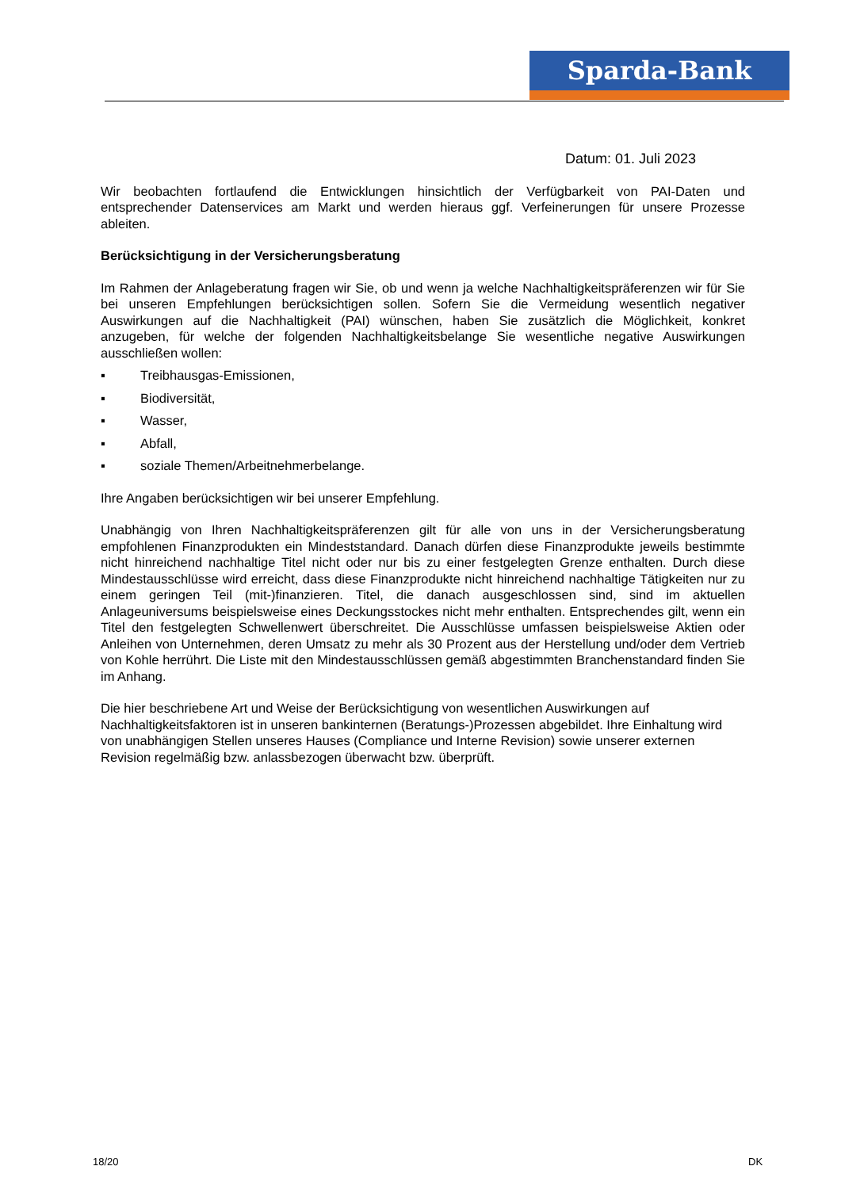Sparda-Bank
Datum: 01. Juli 2023
Wir beobachten fortlaufend die Entwicklungen hinsichtlich der Verfügbarkeit von PAI-Daten und entsprechender Datenservices am Markt und werden hieraus ggf. Verfeinerungen für unsere Prozesse ableiten.
Berücksichtigung in der Versicherungsberatung
Im Rahmen der Anlageberatung fragen wir Sie, ob und wenn ja welche Nachhaltigkeitspräferenzen wir für Sie bei unseren Empfehlungen berücksichtigen sollen. Sofern Sie die Vermeidung wesentlich negativer Auswirkungen auf die Nachhaltigkeit (PAI) wünschen, haben Sie zusätzlich die Möglichkeit, konkret anzugeben, für welche der folgenden Nachhaltigkeitsbelange Sie wesentliche negative Auswirkungen ausschließen wollen:
▪ Treibhausgas-Emissionen,
▪ Biodiversität,
▪ Wasser,
▪ Abfall,
▪ soziale Themen/Arbeitnehmerbelange.
Ihre Angaben berücksichtigen wir bei unserer Empfehlung.
Unabhängig von Ihren Nachhaltigkeitspräferenzen gilt für alle von uns in der Versicherungsberatung empfohlenen Finanzprodukten ein Mindeststandard. Danach dürfen diese Finanzprodukte jeweils bestimmte nicht hinreichend nachhaltige Titel nicht oder nur bis zu einer festgelegten Grenze enthalten. Durch diese Mindestausschlüsse wird erreicht, dass diese Finanzprodukte nicht hinreichend nachhaltige Tätigkeiten nur zu einem geringen Teil (mit-)finanzieren. Titel, die danach ausgeschlossen sind, sind im aktuellen Anlageuniversums beispielsweise eines Deckungsstockes nicht mehr enthalten. Entsprechendes gilt, wenn ein Titel den festgelegten Schwellenwert überschreitet. Die Ausschlüsse umfassen beispielsweise Aktien oder Anleihen von Unternehmen, deren Umsatz zu mehr als 30 Prozent aus der Herstellung und/oder dem Vertrieb von Kohle herrührt. Die Liste mit den Mindestausschlüssen gemäß abgestimmten Branchenstandard finden Sie im Anhang.
Die hier beschriebene Art und Weise der Berücksichtigung von wesentlichen Auswirkungen auf Nachhaltigkeitsfaktoren ist in unseren bankinternen (Beratungs-)Prozessen abgebildet. Ihre Einhaltung wird von unabhängigen Stellen unseres Hauses (Compliance und Interne Revision) sowie unserer externen Revision regelmäßig bzw. anlassbezogen überwacht bzw. überprüft.
18/20 DK